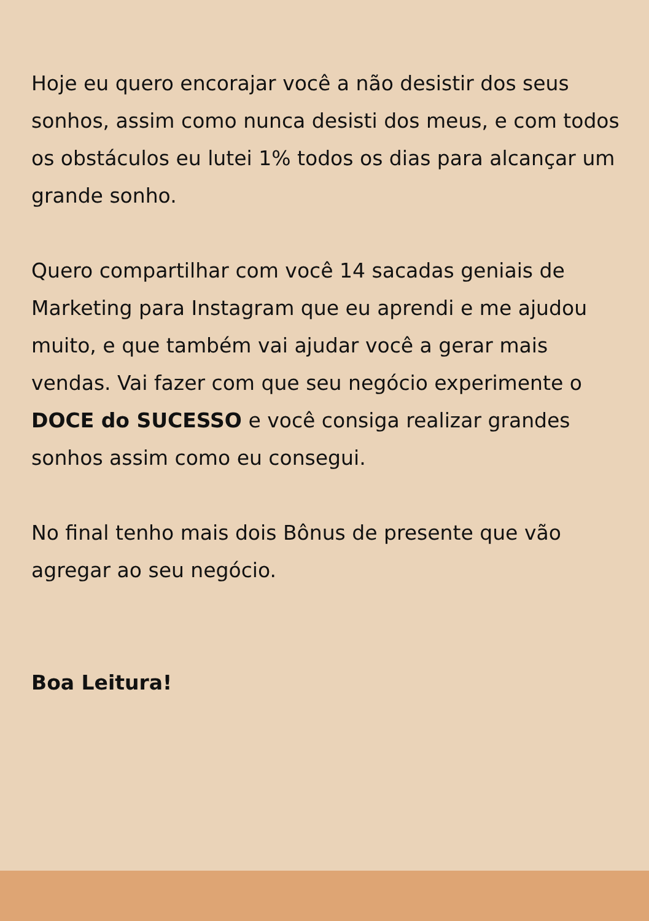Hoje eu quero encorajar você a não desistir dos seus sonhos, assim como nunca desisti dos meus, e com todos os obstáculos eu lutei 1% todos os dias para alcançar um grande sonho.
Quero compartilhar com você 14 sacadas geniais de Marketing para Instagram que eu aprendi e me ajudou muito, e que também vai ajudar você a gerar mais vendas. Vai fazer com que seu negócio experimente o DOCE do SUCESSO e você consiga realizar grandes sonhos assim como eu consegui.
No final tenho mais dois Bônus de presente que vão agregar ao seu negócio.
Boa Leitura!